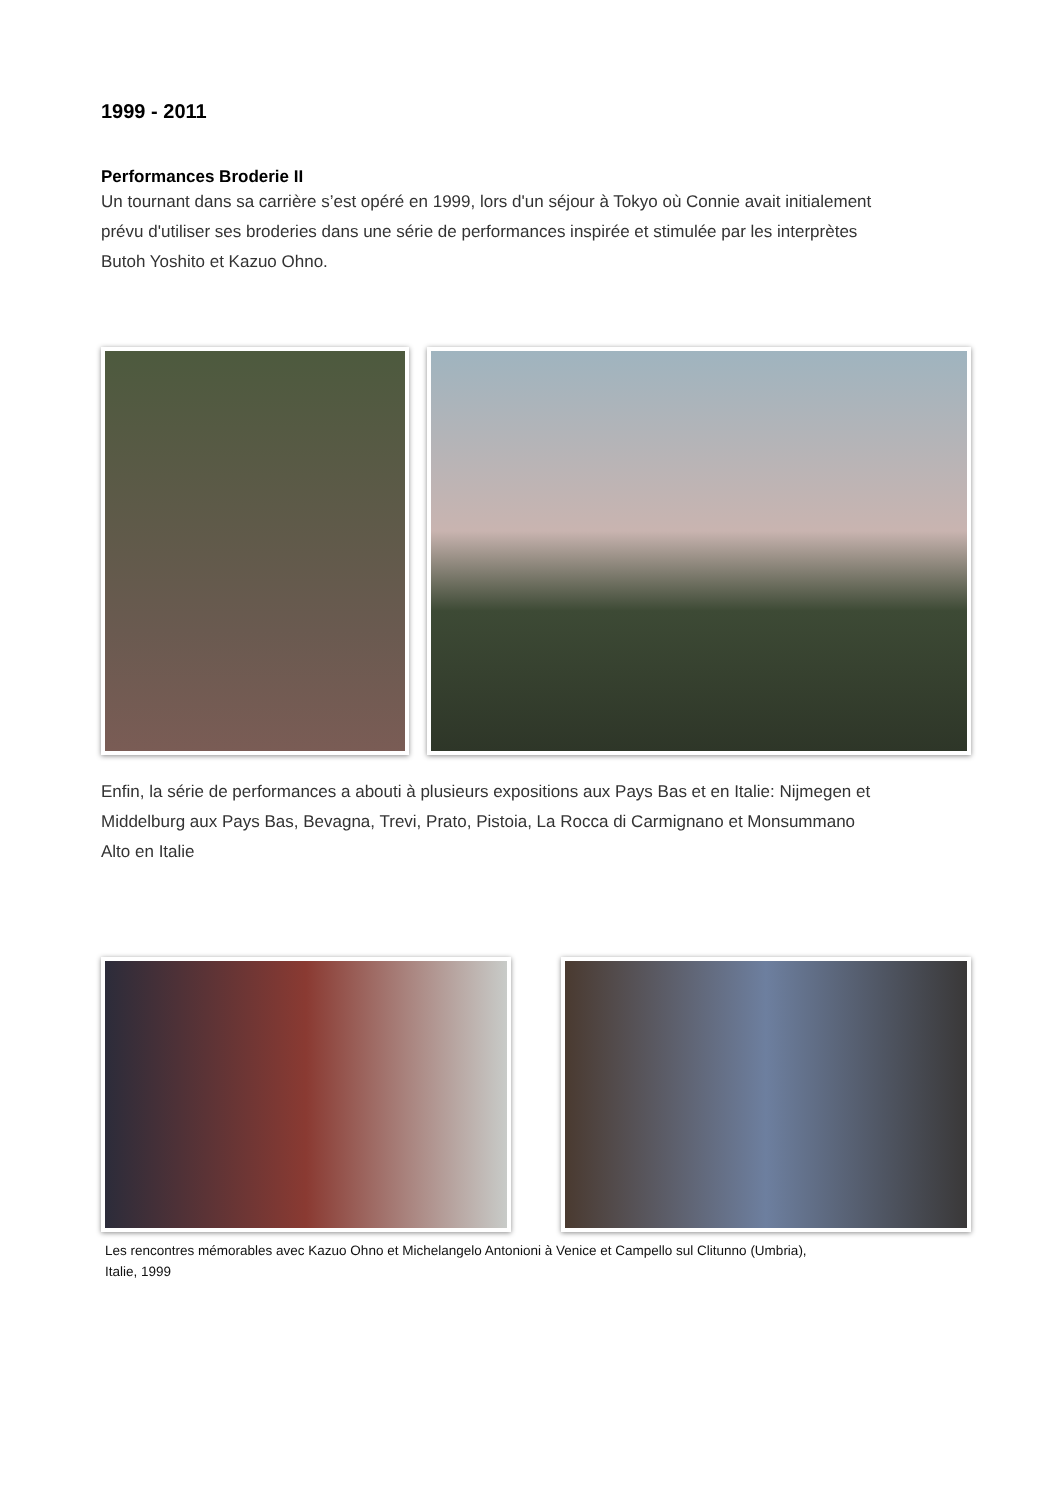1999 - 2011
Performances Broderie II
Un tournant dans sa carrière s’est opéré en 1999, lors d'un séjour à Tokyo où Connie avait initialement prévu d'utiliser ses broderies dans une série de performances inspirée et stimulée par les interprètes Butoh Yoshito et Kazuo Ohno.
Enfin, la série de performances a abouti à plusieurs expositions aux Pays Bas et en Italie: Nijmegen et Middelburg aux Pays Bas, Bevagna, Trevi, Prato, Pistoia, La Rocca di Carmignano et Monsummano Alto en Italie
Les rencontres mémorables avec Kazuo Ohno et Michelangelo Antonioni à Venice et Campello sul Clitunno (Umbria), Italie, 1999